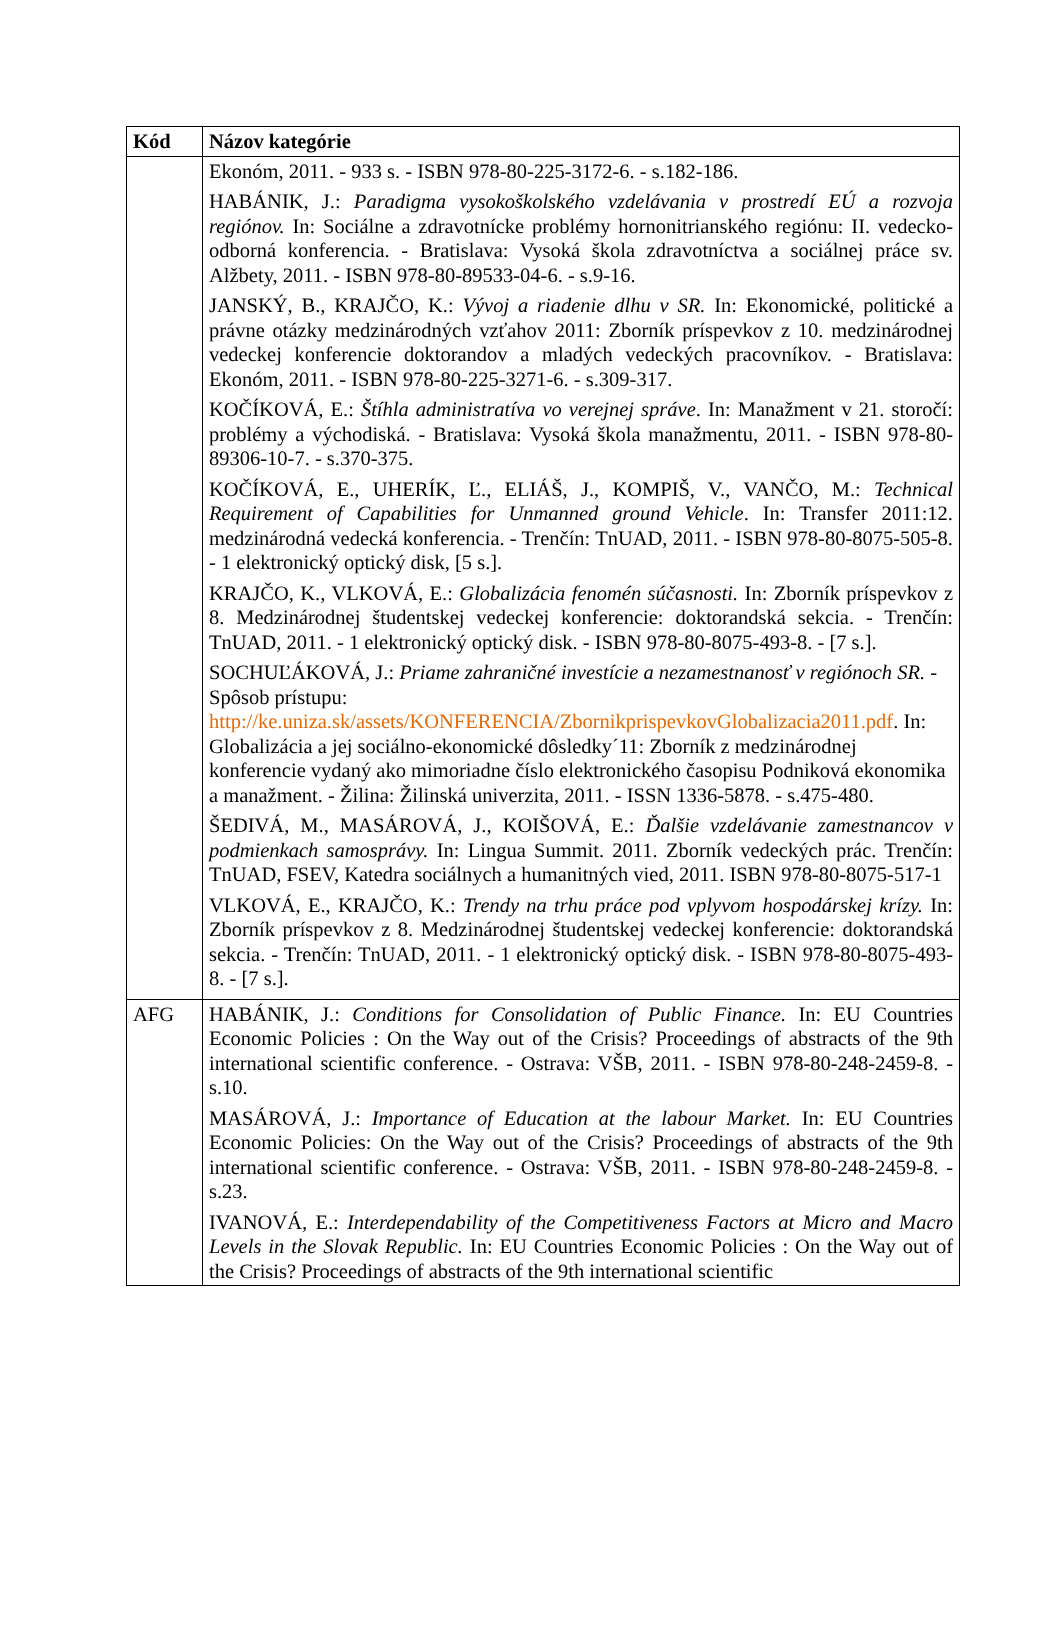| Kód | Názov kategórie |
| --- | --- |
| | Ekonóm, 2011. - 933 s. - ISBN 978-80-225-3172-6. - s.182-186. HABÁNIK, J.: Paradigma vysokoškolského vzdelávania v prostredí EÚ a rozvoja regiónov. In: Sociálne a zdravotnícke problémy hornonitrianského regiónu: II. vedecko-odborná konferencia. - Bratislava: Vysoká škola zdravotníctva a sociálnej práce sv. Alžbety, 2011. - ISBN 978-80-89533-04-6. - s.9-16. JANSKÝ, B., KRAJČO, K.: Vývoj a riadenie dlhu v SR. In: Ekonomické, politické a právne otázky medzinárodných vzťahov 2011: Zborník príspevkov z 10. medzinárodnej vedeckej konferencie doktorandov a mladých vedeckých pracovníkov. - Bratislava: Ekonóm, 2011. - ISBN 978-80-225-3271-6. - s.309-317. KOČÍKOVÁ, E.: Štíhla administratíva vo verejnej správe . In: Manažment v 21. storočí: problémy a východiská. - Bratislava: Vysoká škola manažmentu, 2011. - ISBN 978-80-89306-10-7. - s.370-375. KOČÍKOVÁ, E., UHERÍK, Ľ., ELIÁŠ, J., KOMPIŠ, V., VANČO, M.: Technical Requirement of Capabilities for Unmanned ground Vehicle . In: Transfer 2011:12. medzinárodná vedecká konferencia. - Trenčín: TnUAD, 2011. - ISBN 978-80-8075-505-8. - 1 elektronický optický disk, [5 s.]. KRAJČO, K., VLKOVÁ, E.: Globalizácia fenomén súčasnosti. In: Zborník príspevkov z 8. Medzinárodnej študentskej vedeckej konferencie: doktorandská sekcia. - Trenčín: TnUAD, 2011. - 1 elektronický optický disk. - ISBN 978-80-8075-493-8. - [7 s.]. SOCHUĽÁKOVÁ, J.: Priame zahraničné investície a nezamestnanosť v regiónoch SR. - Spôsob prístupu: http://ke.uniza.sk/assets/KONFERENCIA/ZbornikprispevkovGlobalizacia2011.pdf . In: Globalizácia a jej sociálno-ekonomické dôsledky´11: Zborník z medzinárodnej konferencie vydaný ako mimoriadne číslo elektronického časopisu Podniková ekonomika a manažment. - Žilina: Žilinská univerzita, 2011. - ISSN 1336-5878. - s.475-480. ŠEDIVÁ, M., MASÁROVÁ, J., KOIŠOVÁ, E.: Ďalšie vzdelávanie zamestnancov v podmienkach samosprávy. In: Lingua Summit. 2011. Zborník vedeckých prác. Trenčín: TnUAD, FSEV, Katedra sociálnych a humanitných vied, 2011. ISBN 978-80-8075-517-1 VLKOVÁ, E., KRAJČO, K.: Trendy na trhu práce pod vplyvom hospodárskej krízy. In: Zborník príspevkov z 8. Medzinárodnej študentskej vedeckej konferencie: doktorandská sekcia. - Trenčín: TnUAD, 2011. - 1 elektronický optický disk. - ISBN 978-80-8075-493-8. - [7 s.]. |
| AFG | HABÁNIK, J.: Conditions for Consolidation of Public Finance. In: EU Countries Economic Policies : On the Way out of the Crisis? Proceedings of abstracts of the 9th international scientific conference. - Ostrava: VŠB, 2011. - ISBN 978-80-248-2459-8. - s.10. MASÁROVÁ, J.: Importance of Education at the labour Market. In: EU Countries Economic Policies: On the Way out of the Crisis? Proceedings of abstracts of the 9th international scientific conference. - Ostrava: VŠB, 2011. - ISBN 978-80-248-2459-8. - s.23. IVANOVÁ, E.: Interdependability of the Competitiveness Factors at Micro and Macro Levels in the Slovak Republic. In: EU Countries Economic Policies : On the Way out of the Crisis? Proceedings of abstracts of the 9th international scientific |